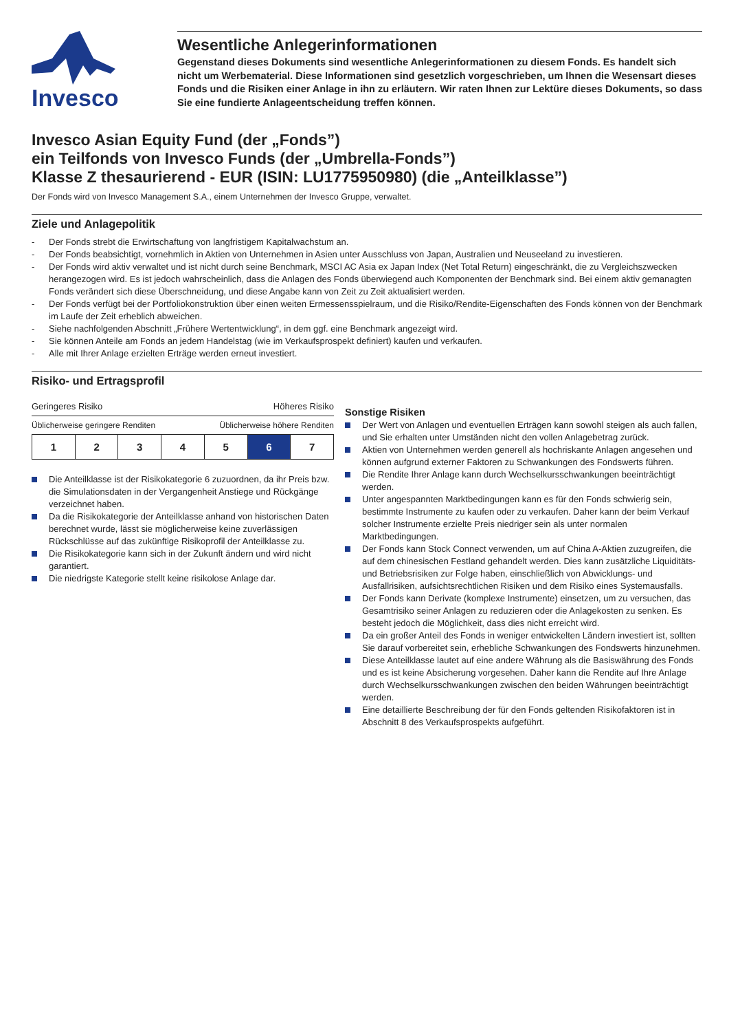Invesco
Wesentliche Anlegerinformationen
Gegenstand dieses Dokuments sind wesentliche Anlegerinformationen zu diesem Fonds. Es handelt sich nicht um Werbematerial. Diese Informationen sind gesetzlich vorgeschrieben, um Ihnen die Wesensart dieses Fonds und die Risiken einer Anlage in ihn zu erläutern. Wir raten Ihnen zur Lektüre dieses Dokuments, so dass Sie eine fundierte Anlageentscheidung treffen können.
Invesco Asian Equity Fund (der „Fonds”)
ein Teilfonds von Invesco Funds (der „Umbrella-Fonds”)
Klasse Z thesaurierend - EUR (ISIN: LU1775950980) (die „Anteilklasse”)
Der Fonds wird von Invesco Management S.A., einem Unternehmen der Invesco Gruppe, verwaltet.
Ziele und Anlagepolitik
- Der Fonds strebt die Erwirtschaftung von langfristigem Kapitalwachstum an.
- Der Fonds beabsichtigt, vornehmlich in Aktien von Unternehmen in Asien unter Ausschluss von Japan, Australien und Neuseeland zu investieren.
- Der Fonds wird aktiv verwaltet und ist nicht durch seine Benchmark, MSCI AC Asia ex Japan Index (Net Total Return) eingeschränkt, die zu Vergleichszwecken herangezogen wird. Es ist jedoch wahrscheinlich, dass die Anlagen des Fonds überwiegend auch Komponenten der Benchmark sind. Bei einem aktiv gemanagten Fonds verändert sich diese Überschneidung, und diese Angabe kann von Zeit zu Zeit aktualisiert werden.
- Der Fonds verfügt bei der Portfoliokonstruktion über einen weiten Ermessensspielraum, und die Risiko/Rendite-Eigenschaften des Fonds können von der Benchmark im Laufe der Zeit erheblich abweichen.
- Siehe nachfolgenden Abschnitt „Frühere Wertentwicklung“, in dem ggf. eine Benchmark angezeigt wird.
- Sie können Anteile am Fonds an jedem Handelstag (wie im Verkaufsprospekt definiert) kaufen und verkaufen.
- Alle mit Ihrer Anlage erzielten Erträge werden erneut investiert.
Risiko- und Ertragsprofil
Geringeres Risiko Höheres Risiko
Üblicherweise geringere Renditen Üblicherweise höhere Renditen
| 1 | 2 | 3 | 4 | 5 | 6 | 7 |
Die Anteilklasse ist der Risikokategorie 6 zuzuordnen, da ihr Preis bzw. die Simulationsdaten in der Vergangenheit Anstiege und Rückgänge verzeichnet haben.
Da die Risikokategorie der Anteilklasse anhand von historischen Daten berechnet wurde, lässt sie möglicherweise keine zuverlässigen Rückschlüsse auf das zukünftige Risikoprofil der Anteilklasse zu.
Die Risikokategorie kann sich in der Zukunft ändern und wird nicht garantiert.
Die niedrigste Kategorie stellt keine risikolose Anlage dar.
Sonstige Risiken
Der Wert von Anlagen und eventuellen Erträgen kann sowohl steigen als auch fallen, und Sie erhalten unter Umständen nicht den vollen Anlagebetrag zurück.
Aktien von Unternehmen werden generell als hochriskante Anlagen angesehen und können aufgrund externer Faktoren zu Schwankungen des Fondswerts führen.
Die Rendite Ihrer Anlage kann durch Wechselkursschwankungen beeinträchtigt werden.
Unter angespannten Marktbedingungen kann es für den Fonds schwierig sein, bestimmte Instrumente zu kaufen oder zu verkaufen. Daher kann der beim Verkauf solcher Instrumente erzielte Preis niedriger sein als unter normalen Marktbedingungen.
Der Fonds kann Stock Connect verwenden, um auf China A-Aktien zuzugreifen, die auf dem chinesischen Festland gehandelt werden. Dies kann zusätzliche Liquiditäts- und Betriebsrisiken zur Folge haben, einschließlich von Abwicklungs- und Ausfallrisiken, aufsichtsrechtlichen Risiken und dem Risiko eines Systemausfalls.
Der Fonds kann Derivate (komplexe Instrumente) einsetzen, um zu versuchen, das Gesamtrisiko seiner Anlagen zu reduzieren oder die Anlagekosten zu senken. Es besteht jedoch die Möglichkeit, dass dies nicht erreicht wird.
Da ein großer Anteil des Fonds in weniger entwickelten Ländern investiert ist, sollten Sie darauf vorbereitet sein, erhebliche Schwankungen des Fondswerts hinzunehmen.
Diese Anteilklasse lautet auf eine andere Währung als die Basiswährung des Fonds und es ist keine Absicherung vorgesehen. Daher kann die Rendite auf Ihre Anlage durch Wechselkursschwankungen zwischen den beiden Währungen beeinträchtigt werden.
Eine detaillierte Beschreibung der für den Fonds geltenden Risikofaktoren ist in Abschnitt 8 des Verkaufsprospekts aufgeführt.